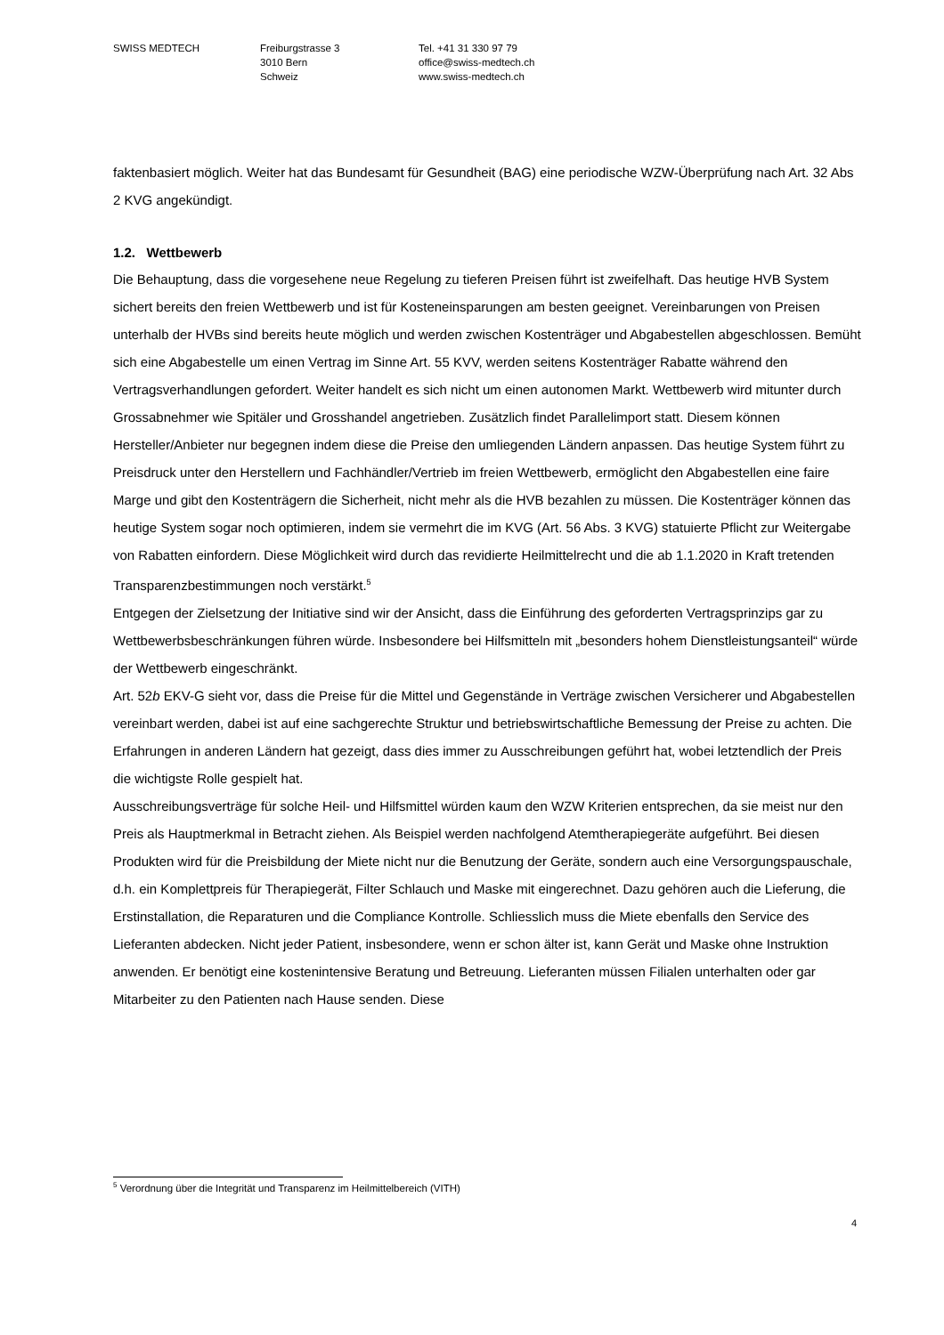SWISS MEDTECH Freiburgstrasse 3
3010 Bern
Schweiz
Tel. +41 31 330 97 79
office@swiss-medtech.ch
www.swiss-medtech.ch
faktenbasiert möglich. Weiter hat das Bundesamt für Gesundheit (BAG) eine periodische WZW-Überprüfung nach Art. 32 Abs 2 KVG angekündigt.
1.2. Wettbewerb
Die Behauptung, dass die vorgesehene neue Regelung zu tieferen Preisen führt ist zweifelhaft. Das heutige HVB System sichert bereits den freien Wettbewerb und ist für Kosteneinsparungen am besten geeignet. Vereinbarungen von Preisen unterhalb der HVBs sind bereits heute möglich und werden zwischen Kostenträger und Abgabestellen abgeschlossen. Bemüht sich eine Abgabestelle um einen Vertrag im Sinne Art. 55 KVV, werden seitens Kostenträger Rabatte während den Vertragsverhandlungen gefordert. Weiter handelt es sich nicht um einen autonomen Markt. Wettbewerb wird mitunter durch Grossabnehmer wie Spitäler und Grosshandel angetrieben. Zusätzlich findet Parallelimport statt. Diesem können Hersteller/Anbieter nur begegnen indem diese die Preise den umliegenden Ländern anpassen. Das heutige System führt zu Preisdruck unter den Herstellern und Fachhändler/Vertrieb im freien Wettbewerb, ermöglicht den Abgabestellen eine faire Marge und gibt den Kostenträgern die Sicherheit, nicht mehr als die HVB bezahlen zu müssen. Die Kostenträger können das heutige System sogar noch optimieren, indem sie vermehrt die im KVG (Art. 56 Abs. 3 KVG) statuierte Pflicht zur Weitergabe von Rabatten einfordern. Diese Möglichkeit wird durch das revidierte Heilmittelrecht und die ab 1.1.2020 in Kraft tretenden Transparenzbestimmungen noch verstärkt.<sup>5</sup>
Entgegen der Zielsetzung der Initiative sind wir der Ansicht, dass die Einführung des geforderten Vertragsprinzips gar zu Wettbewerbsbeschränkungen führen würde. Insbesondere bei Hilfsmitteln mit „besonders hohem Dienstleistungsanteil“ würde der Wettbewerb eingeschränkt.
Art. 52b EKV-G sieht vor, dass die Preise für die Mittel und Gegenstände in Verträge zwischen Versicherer und Abgabestellen vereinbart werden, dabei ist auf eine sachgerechte Struktur und betriebswirtschaftliche Bemessung der Preise zu achten. Die Erfahrungen in anderen Ländern hat gezeigt, dass dies immer zu Ausschreibungen geführt hat, wobei letztendlich der Preis die wichtigste Rolle gespielt hat.
Ausschreibungsverträge für solche Heil- und Hilfsmittel würden kaum den WZW Kriterien entsprechen, da sie meist nur den Preis als Hauptmerkmal in Betracht ziehen. Als Beispiel werden nachfolgend Atemtherapiegeräte aufgeführt. Bei diesen Produkten wird für die Preisbildung der Miete nicht nur die Benutzung der Geräte, sondern auch eine Versorgungspauschale, d.h. ein Komplettpreis für Therapiegerät, Filter Schlauch und Maske mit eingerechnet. Dazu gehören auch die Lieferung, die Erstinstallation, die Reparaturen und die Compliance Kontrolle. Schliesslich muss die Miete ebenfalls den Service des Lieferanten abdecken. Nicht jeder Patient, insbesondere, wenn er schon älter ist, kann Gerät und Maske ohne Instruktion anwenden. Er benötigt eine kostenintensive Beratung und Betreuung. Lieferanten müssen Filialen unterhalten oder gar Mitarbeiter zu den Patienten nach Hause senden. Diese
<sup>5</sup> Verordnung über die Integrität und Transparenz im Heilmittelbereich (VITH)
4